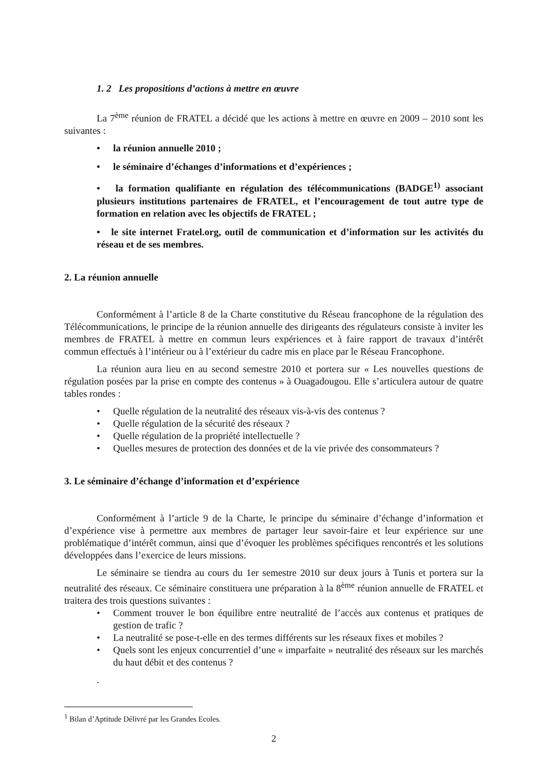1. 2 Les propositions d’actions à mettre en œuvre
La 7<sup>ème</sup> réunion de FRATEL a décidé que les actions à mettre en œuvre en 2009 – 2010 sont les suivantes :
• la réunion annuelle 2010 ;
• le séminaire d’échanges d’informations et d’expériences ;
• la formation qualifiante en régulation des télécommunications (BADGE<sup>1)</sup> associant plusieurs institutions partenaires de FRATEL, et l’encouragement de tout autre type de formation en relation avec les objectifs de FRATEL ;
• le site internet Fratel.org, outil de communication et d’information sur les activités du réseau et de ses membres.
2. La réunion annuelle
Conformément à l’article 8 de la Charte constitutive du Réseau francophone de la régulation des Télécommunications, le principe de la réunion annuelle des dirigeants des régulateurs consiste à inviter les membres de FRATEL à mettre en commun leurs expériences et à faire rapport de travaux d’intérêt commun effectués à l’intérieur ou à l’extérieur du cadre mis en place par le Réseau Francophone.
La réunion aura lieu en au second semestre 2010 et portera sur « Les nouvelles questions de régulation posées par la prise en compte des contenus » à Ouagadougou. Elle s’articulera autour de quatre tables rondes :
• Quelle régulation de la neutralité des réseaux vis-à-vis des contenus ?
• Quelle régulation de la sécurité des réseaux ?
• Quelle régulation de la propriété intellectuelle ?
• Quelles mesures de protection des données et de la vie privée des consommateurs ?
3. Le séminaire d’échange d’information et d’expérience
Conformément à l’article 9 de la Charte, le principe du séminaire d’échange d’information et d’expérience vise à permettre aux membres de partager leur savoir-faire et leur expérience sur une problématique d’intérêt commun, ainsi que d’évoquer les problèmes spécifiques rencontrés et les solutions développées dans l’exercice de leurs missions.
Le séminaire se tiendra au cours du 1er semestre 2010 sur deux jours à Tunis et portera sur la neutralité des réseaux. Ce séminaire constituera une préparation à la 8<sup>ème</sup> réunion annuelle de FRATEL et traitera des trois questions suivantes :
• Comment trouver le bon équilibre entre neutralité de l’accès aux contenus et pratiques de gestion de trafic ?
• La neutralité se pose-t-elle en des termes différents sur les réseaux fixes et mobiles ?
• Quels sont les enjeux concurrentiel d’une « imparfaite » neutralité des réseaux sur les marchés du haut débit et des contenus ?
.
<sup>1</sup> Bilan d’Aptitude Délivré par les Grandes Ecoles.
2